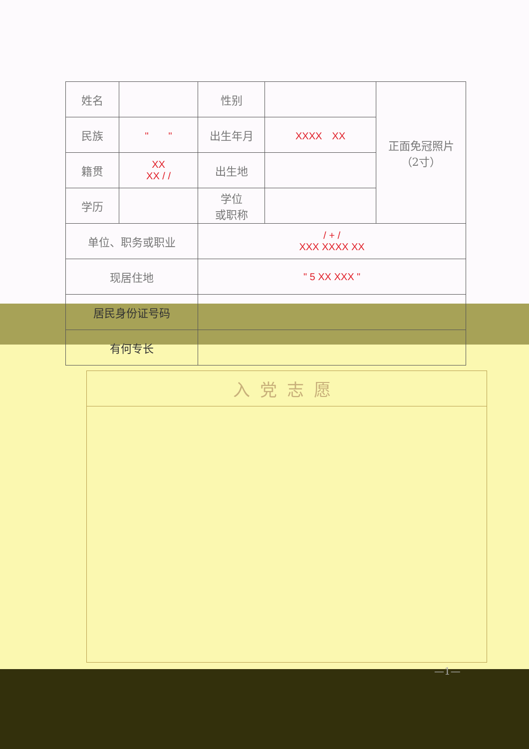| 姓名 | | 性别 | | 正面免冠照片 （2寸） |
| 民族 | " " | 出生年月 | XXXX XX | |
| 籍贯 | XX XX / / | 出生地 | | |
| 学历 | | 学位 或职称 | | |
| 单位、职务或职业 | | / + / XXX XXXX XX | | |
| 现居住地 | | " 5 XX XXX " | | |
| 居民身份证号码 | | | | |
| 有何专长 | | | | |
| 入党志愿 |
—1—